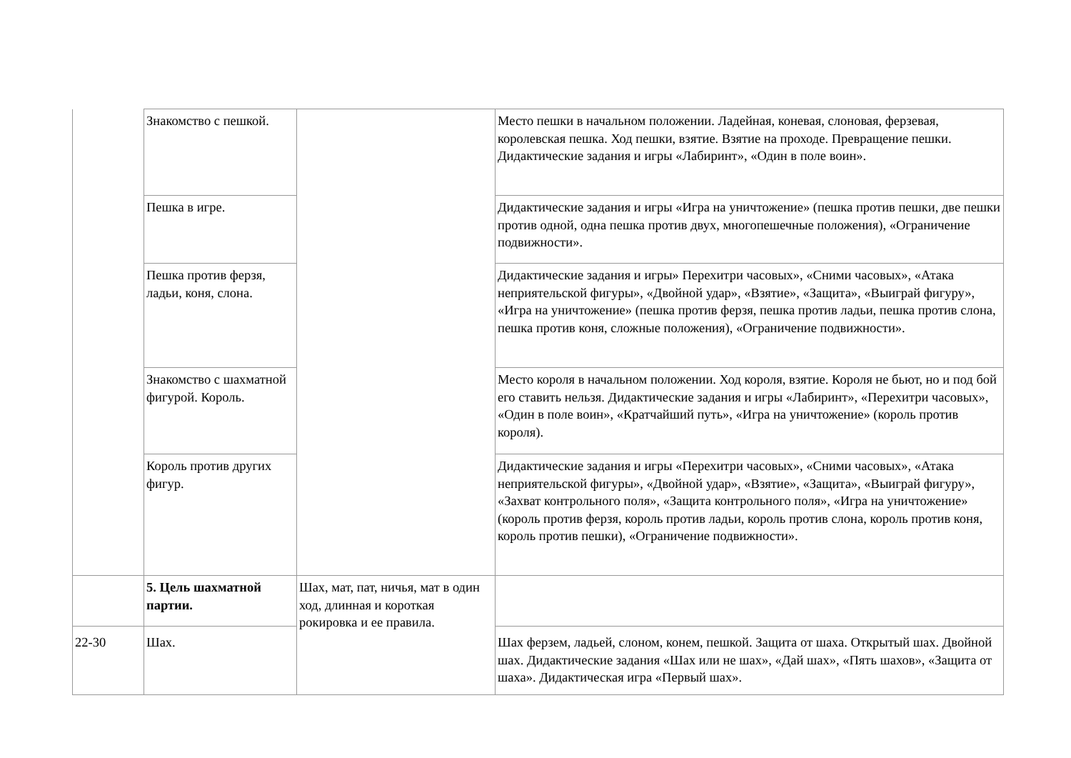| | Знакомство с пешкой. | | Место пешки в начальном положении. Ладейная, коневая, слоновая, ферзевая, королевская пешка. Ход пешки, взятие. Взятие на проходе. Превращение пешки. Дидактические задания и игры «Лабиринт», «Один в поле воин». |
| | Пешка в игре. | | Дидактические задания и игры «Игра на уничтожение» (пешка против пешки, две пешки против одной, одна пешка против двух, многопешечные положения), «Ограничение подвижности». |
| | Пешка против ферзя, ладьи, коня, слона. | | Дидактические задания и игры» Перехитри часовых», «Сними часовых», «Атака неприятельской фигуры», «Двойной удар», «Взятие», «Защита», «Выиграй фигуру», «Игра на уничтожение» (пешка против ферзя, пешка против ладьи, пешка против слона, пешка против коня, сложные положения), «Ограничение подвижности». |
| | Знакомство с шахматной фигурой. Король. | | Место короля в начальном положении. Ход короля, взятие. Короля не бьют, но и под бой его ставить нельзя. Дидактические задания и игры «Лабиринт», «Перехитри часовых», «Один в поле воин», «Кратчайший путь», «Игра на уничтожение» (король против короля). |
| | Король против других фигур. | | Дидактические задания и игры «Перехитри часовых», «Сними часовых», «Атака неприятельской фигуры», «Двойной удар», «Взятие», «Защита», «Выиграй фигуру», «Захват контрольного поля», «Защита контрольного поля», «Игра на уничтожение» (король против ферзя, король против ладьи, король против слона, король против коня, король против пешки), «Ограничение подвижности». |
| | 5. Цель шахматной партии. | Шах, мат, пат, ничья, мат в один ход, длинная и короткая рокировка и ее правила. | |
| 22-30 | Шах. | | Шах ферзем, ладьей, слоном, конем, пешкой. Защита от шаха. Открытый шах. Двойной шах. Дидактические задания «Шах или не шах», «Дай шах», «Пять шахов», «Защита от шаха». Дидактическая игра «Первый шах». |